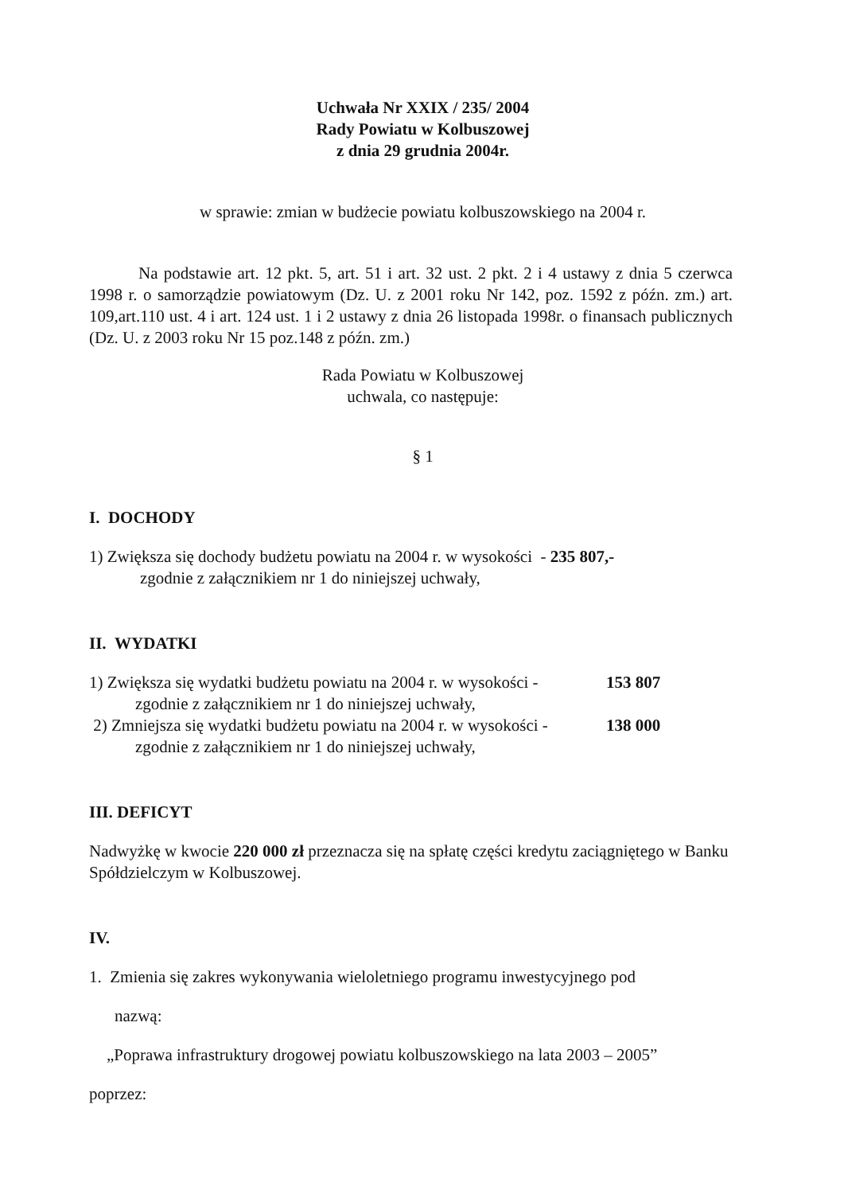Uchwała Nr XXIX / 235/ 2004
Rady Powiatu w Kolbuszowej
z dnia 29 grudnia 2004r.
w sprawie: zmian w budżecie powiatu kolbuszowskiego na 2004 r.
Na podstawie art. 12 pkt. 5, art. 51 i art. 32 ust. 2 pkt. 2 i 4 ustawy z dnia 5 czerwca 1998 r. o samorządzie powiatowym (Dz. U. z 2001 roku Nr 142, poz. 1592 z późn. zm.) art. 109,art.110 ust. 4 i art. 124 ust. 1 i 2 ustawy z dnia 26 listopada 1998r. o finansach publicznych (Dz. U. z 2003 roku Nr 15 poz.148 z późn. zm.)
Rada Powiatu w Kolbuszowej
uchwala, co następuje:
§ 1
I. DOCHODY
1) Zwiększa się dochody budżetu powiatu na 2004 r. w wysokości - 235 807,-
zgodnie z załącznikiem nr 1 do niniejszej uchwały,
II. WYDATKI
1) Zwiększa się wydatki budżetu powiatu na 2004 r. w wysokości - 153 807
zgodnie z załącznikiem nr 1 do niniejszej uchwały,
2) Zmniejsza się wydatki budżetu powiatu na 2004 r. w wysokości - 138 000
zgodnie z załącznikiem nr 1 do niniejszej uchwały,
III. DEFICYT
Nadwyżkę w kwocie 220 000 zł przeznacza się na spłatę części kredytu zaciągniętego w Banku Spółdzielczym w Kolbuszowej.
IV.
1. Zmienia się zakres wykonywania wieloletniego programu inwestycyjnego pod
nazwą:
„Poprawa infrastruktury drogowej powiatu kolbuszowskiego na lata 2003 – 2005”
poprzez: